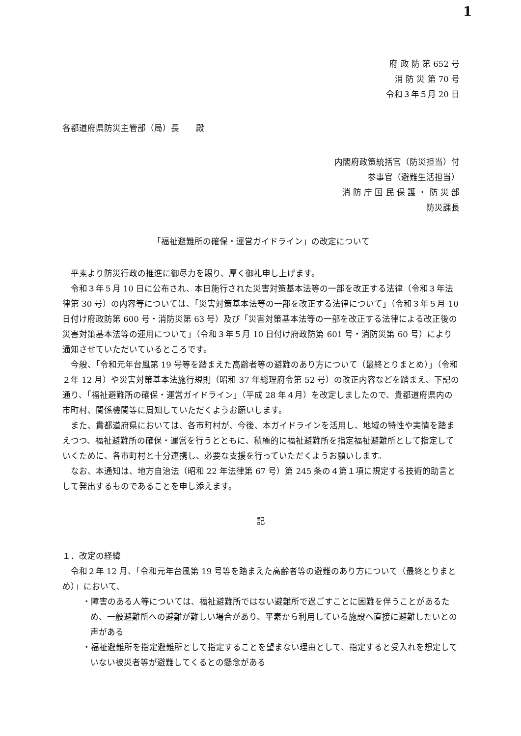1
府 政 防 第 652 号
消 防 災 第 70 号
令和３年５月 20 日
各都道府県防災主管部（局）長　　殿
内閣府政策統括官（防災担当）付
参事官（避難生活担当）
消 防 庁 国 民 保 護 ・ 防 災 部
防災課長
「福祉避難所の確保・運営ガイドライン」の改定について
平素より防災行政の推進に御尽力を賜り、厚く御礼申し上げます。
令和３年５月 10 日に公布され、本日施行された災害対策基本法等の一部を改正する法律（令和３年法律第 30 号）の内容等については、「災害対策基本法等の一部を改正する法律について」（令和３年５月 10 日付け府政防第 600 号・消防災第 63 号）及び「災害対策基本法等の一部を改正する法律による改正後の災害対策基本法等の運用について」（令和３年５月 10 日付け府政防第 601 号・消防災第 60 号）により通知させていただいているところです。
今般、「令和元年台風第 19 号等を踏まえた高齢者等の避難のあり方について（最終とりまとめ）」（令和２年 12 月）や災害対策基本法施行規則（昭和 37 年総理府令第 52 号）の改正内容などを踏まえ、下記の通り、「福祉避難所の確保・運営ガイドライン」（平成 28 年４月）を改定しましたので、貴都道府県内の市町村、関係機関等に周知していただくようお願いします。
また、貴都道府県においては、各市町村が、今後、本ガイドラインを活用し、地域の特性や実情を踏まえつつ、福祉避難所の確保・運営を行うとともに、積極的に福祉避難所を指定福祉避難所として指定していくために、各市町村と十分連携し、必要な支援を行っていただくようお願いします。
なお、本通知は、地方自治法（昭和 22 年法律第 67 号）第 245 条の４第１項に規定する技術的助言として発出するものであることを申し添えます。
記
１．改定の経緯
令和２年 12 月、「令和元年台風第 19 号等を踏まえた高齢者等の避難のあり方について（最終とりまとめ）」において、
・障害のある人等については、福祉避難所ではない避難所で過ごすことに困難を伴うことがあるため、一般避難所への避難が難しい場合があり、平素から利用している施設へ直接に避難したいとの声がある
・福祉避難所を指定避難所として指定することを望まない理由として、指定すると受入れを想定していない被災者等が避難してくるとの懸念がある